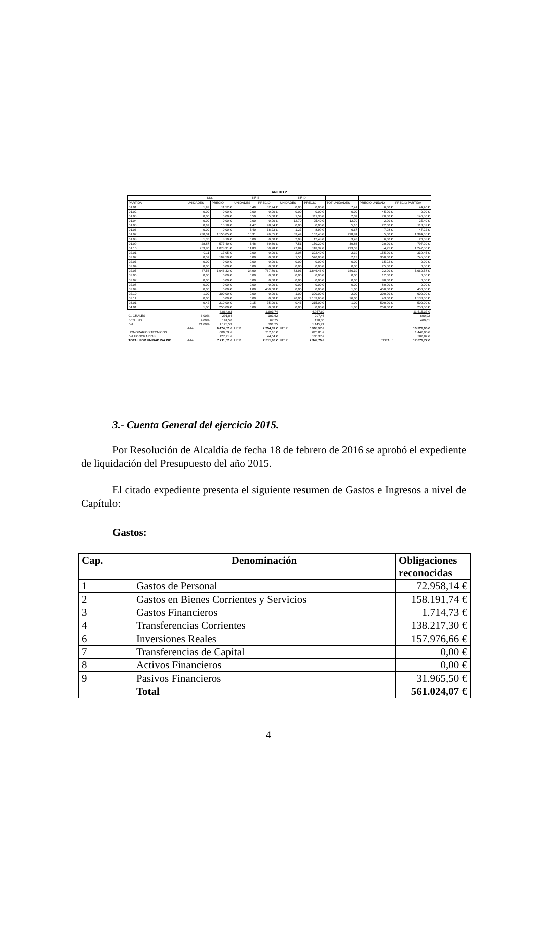ANEXO 2
| | AA4 | | UE11 | | UE12 | | | | |
| --- | --- | --- | --- | --- | --- | --- | --- | --- | --- |
| PARTIDA | UNIDADES | PRECIO | UNIDADES | PRECIO | UNIDADES | PRECIO | TOT UNIDADES | PRECIO UNIDAD | PRECIO PARTIDA |
| 01.01 | 1,92 | 11,52 € | 5,49 | 32,94 € | 0,00 | 0,00 € | 7,41 | 6,00 € | 44,46 € |
| 01.02 | 0,00 | 0,00 € | 0,00 | 0,00 € | 0,00 | 0,00 € | 0,00 | 45,00 € | 0,00 € |
| 01.03 | 0,00 | 0,00 € | 0,50 | 35,00 € | 1,59 | 111,30 € | 2,09 | 70,00 € | 146,30 € |
| 01.04 | 0,00 | 0,00 € | 0,00 | 0,00 € | 12,70 | 25,40 € | 12,70 | 2,00 € | 25,40 € |
| 01.05 | 0,69 | 15,18 € | 4,47 | 98,34 € | 0,00 | 0,00 € | 5,16 | 22,00 € | 113,52 € |
| 01.06 | 0,00 | 0,00 € | 5,40 | 38,23 € | 1,27 | 8,99 € | 6,67 | 7,08 € | 47,22 € |
| 01.07 | 230,01 | 1.150,05 € | 15,31 | 76,55 € | 33,49 | 167,45 € | 278,81 | 5,00 € | 1.394,05 € |
| 01.08 | 1,35 | 8,10 € | 0,00 | 0,00 € | 2,08 | 12,48 € | 3,43 | 6,00 € | 20,58 € |
| 01.09 | 28,87 | 577,40 € | 3,48 | 69,60 € | 7,51 | 150,20 € | 39,86 | 20,00 € | 797,20 € |
| 01.10 | 253,86 | 1.078,91 € | 11,83 | 50,28 € | 27,84 | 118,32 € | 293,53 | 4,25 € | 1.247,50 € |
| 02.01 | 0,11 | 17,05 € | 0,00 | 0,00 € | 2,08 | 322,40 € | 2,19 | 155,00 € | 339,45 € |
| 02.02 | 0,57 | 199,50 € | 0,00 | 0,00 € | 1,56 | 546,00 € | 2,13 | 350,00 € | 745,50 € |
| 02.03 | 0,00 | 0,00 € | 0,00 | 0,00 € | 0,00 | 0,00 € | 0,00 | 15,02 € | 0,00 € |
| 02.04 | 0,00 | 0,00 € | 0,00 | 0,00 € | 0,00 | 0,00 € | 0,00 | 25,00 € | 0,00 € |
| 02.05 | 47,56 | 1.046,32 € | 34,90 | 767,80 € | 83,93 | 1.846,46 € | 166,39 | 22,00 € | 3.660,58 € |
| 02.06 | 0,00 | 0,00 € | 0,00 | 0,00 € | 0,00 | 0,00 € | 0,00 | 12,00 € | 0,00 € |
| 02.07 | 0,00 | 0,00 € | 0,00 | 0,00 € | 0,00 | 0,00 € | 0,00 | 80,00 € | 0,00 € |
| 02.08 | 0,00 | 0,00 € | 0,00 | 0,00 € | 0,00 | 0,00 € | 0,00 | 80,00 € | 0,00 € |
| 02.09 | 0,00 | 0,00 € | 1,00 | 450,00 € | 0,00 | 0,00 € | 1,00 | 450,00 € | 450,00 € |
| 02.10 | 1,00 | 300,00 € | 0,00 | 0,00 € | 1,00 | 300,00 € | 2,00 | 300,00 € | 600,00 € |
| 02.11 | 0,00 | 0,00 € | 0,00 | 0,00 € | 26,00 | 1.133,60 € | 26,00 | 43,60 € | 1.133,60 € |
| 03.01 | 0,42 | 210,00 € | 0,15 | 75,00 € | 0,43 | 215,00 € | 1,00 | 500,00 € | 500,00 € |
| 04.01 | 1,00 | 250,00 € | 0,00 | 0,00 € | 0,00 | 0,00 € | 1,00 | 250,00 € | 250,00 € |
| | | 4.864,03 | | 1.693,74 | | 4.957,60 | | | 11.515,37 € |
| G. GRALES | 6,00% | 291,84 | | 101,62 | | 297,46 | | | 690,92 |
| BEN. IND | 4,00% | 194,56 | | 67,75 | | 198,30 | | | 460,61 |
| IVA | 21,00% | 1.123,59 | | 391,25 | | 1.145,21 | | | |
| | AA4 | 6.474,02 € | UE11: | 2.254,37 € | UE12: | 6.598,57 € | | | 15.326,95 € |
| HONORARIOS TECNICOS | | 609,09 € | | 212,10 € | | 620,81 € | | | 1.442,00 € |
| IVA HONORARIOS | | 127,91 € | | 44,54 € | | 130,37 € | | | 302,82 € |
| TOTAL POR UNIDAD IVA INC. | AA4: | 7.211,02 € | UE11 | 2.511,00 € | UE12 | 7.349,75 € | | TOTAL : | 17.071,77 € |
3.- Cuenta General del ejercicio 2015.
Por Resolución de Alcaldía de fecha 18 de febrero de 2016 se aprobó el expediente de liquidación del Presupuesto del año 2015.
El citado expediente presenta el siguiente resumen de Gastos e Ingresos a nivel de Capítulo:
Gastos:
| Cap. | Denominación | Obligaciones reconocidas |
| --- | --- | --- |
| 1 | Gastos de Personal | 72.958,14 € |
| 2 | Gastos en Bienes Corrientes y Servicios | 158.191,74 € |
| 3 | Gastos Financieros | 1.714,73 € |
| 4 | Transferencias Corrientes | 138.217,30 € |
| 6 | Inversiones Reales | 157.976,66 € |
| 7 | Transferencias de Capital | 0,00 € |
| 8 | Activos Financieros | 0,00 € |
| 9 | Pasivos Financieros | 31.965,50 € |
| | Total | 561.024,07 € |
4